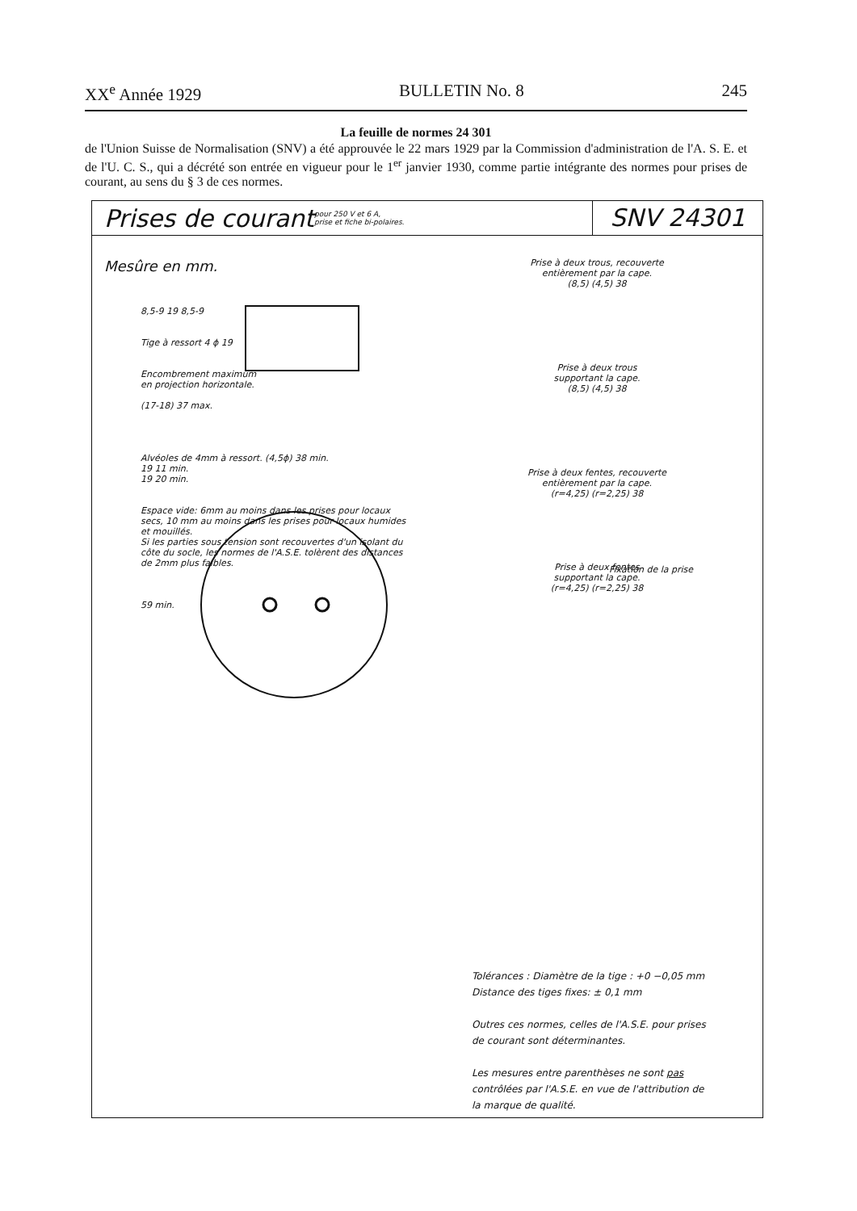XX<sup>e</sup> Année 1929 BULLETIN No. 8 245
La feuille de normes 24 301
de l'Union Suisse de Normalisation (SNV) a été approuvée le 22 mars 1929 par la Commission d'administration de l'A. S. E. et de l'U. C. S., qui a décrété son entrée en vigueur pour le 1<sup>er</sup> janvier 1930, comme partie intégrante des normes pour prises de courant, au sens du § 3 de ces normes.
Prises de courant
pour 250 V et 6 A,
prise et fiche bi-polaires.
SNV 24301
Mesûre en mm.
8,5-9 19 8,5-9
Tige à ressort 4 ϕ 19
Encombrement maximum
en projection horizontale.
(17-18) 37 max.
Alvéoles de 4mm à ressort. (4,5ϕ) 38 min.
19 11 min.
19 20 min.
Espace vide: 6mm au moins dans les prises pour locaux secs, 10 mm au moins dans les prises pour locaux humides et mouillés.
Si les parties sous tension sont recouvertes d'un isolant du côte du socle, les normes de l'A.S.E. tolèrent des distances de 2mm plus faibles.
59 min.
Prise à deux trous, recouverte
entièrement par la cape.
(8,5) (4,5) 38
Prise à deux trous
supportant la cape.
(8,5) (4,5) 38
Prise à deux fentes, recouverte
entièrement par la cape.
(r=4,25) (r=2,25) 38
Prise à deux fentes
supportant la cape.
(r=4,25) (r=2,25) 38
Fixation de la prise
Tolérances : Diamètre de la tige : +0 −0,05 mm
Distance des tiges fixes: ± 0,1 mm
Outres ces normes, celles de l'A.S.E. pour prises de courant sont déterminantes.
Les mesures entre parenthèses ne sont pas contrôlées par l'A.S.E. en vue de l'attribution de la marque de qualité.